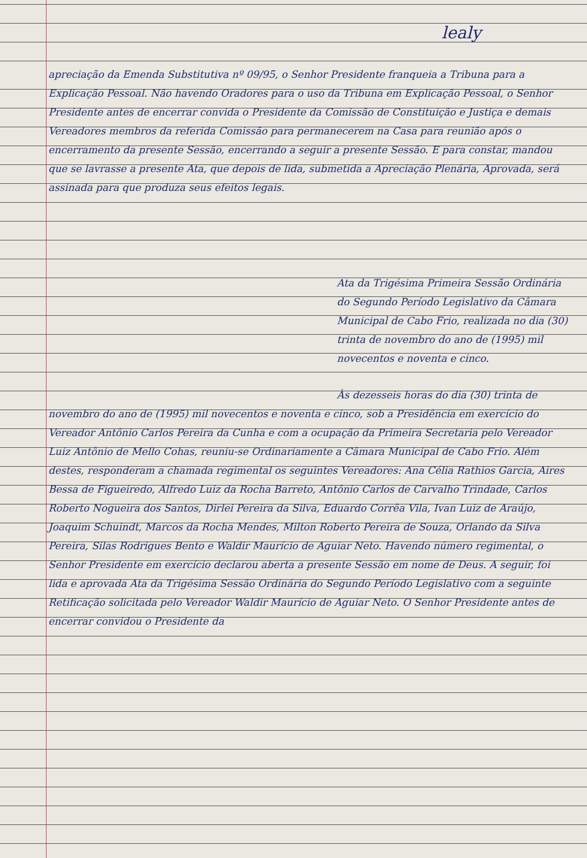lealy
apreciação da Emenda Substitutiva nº 09/95, o Senhor Presidente franqueia a Tribuna para a Explicação Pessoal. Não havendo Oradores para o uso da Tribuna em Explicação Pessoal, o Senhor Presidente antes de encerrar convida o Presidente da Comissão de Constituição e Justiça e demais Vereadores membros da referida Comissão para permanecerem na Casa para reunião após o encerramento da presente Sessão, encerrando a seguir a presente Sessão. E para constar, mandou que se lavrasse a presente Ata, que depois de lida, submetida a Apreciação Plenária, Aprovada, será assinada para que produza seus efeitos legais.
Ata da Trigésima Primeira Sessão Ordinária do Segundo Período Legislativo da Câmara Municipal de Cabo Frio, realizada no dia (30) trinta de novembro do ano de (1995) mil novecentos e noventa e cinco.
Às dezesseis horas do dia (30) trinta de novembro do ano de (1995) mil novecentos e noventa e cinco, sob a Presidência em exercício do Vereador Antônio Carlos Pereira da Cunha e com a ocupação da Primeira Secretaria pelo Vereador Luiz Antônio de Mello Cohas, reuniu-se Ordinariamente a Câmara Municipal de Cabo Frio. Além destes, responderam a chamada regimental os seguintes Vereadores: Ana Célia Rathios Garcia, Aires Bessa de Figueiredo, Alfredo Luiz da Rocha Barreto, Antônio Carlos de Carvalho Trindade, Carlos Roberto Nogueira dos Santos, Dirlei Pereira da Silva, Eduardo Corrêa Vila, Ivan Luiz de Araújo, Joaquim Schuindt, Marcos da Rocha Mendes, Milton Roberto Pereira de Souza, Orlando da Silva Pereira, Silas Rodrigues Bento e Waldir Maurício de Aguiar Neto. Havendo número regimental, o Senhor Presidente em exercício declarou aberta a presente Sessão em nome de Deus. A seguir, foi lida e aprovada Ata da Trigésima Sessão Ordinária do Segundo Período Legislativo com a seguinte Retificação solicitada pelo Vereador Waldir Maurício de Aguiar Neto. O Senhor Presidente antes de encerrar convidou o Presidente da